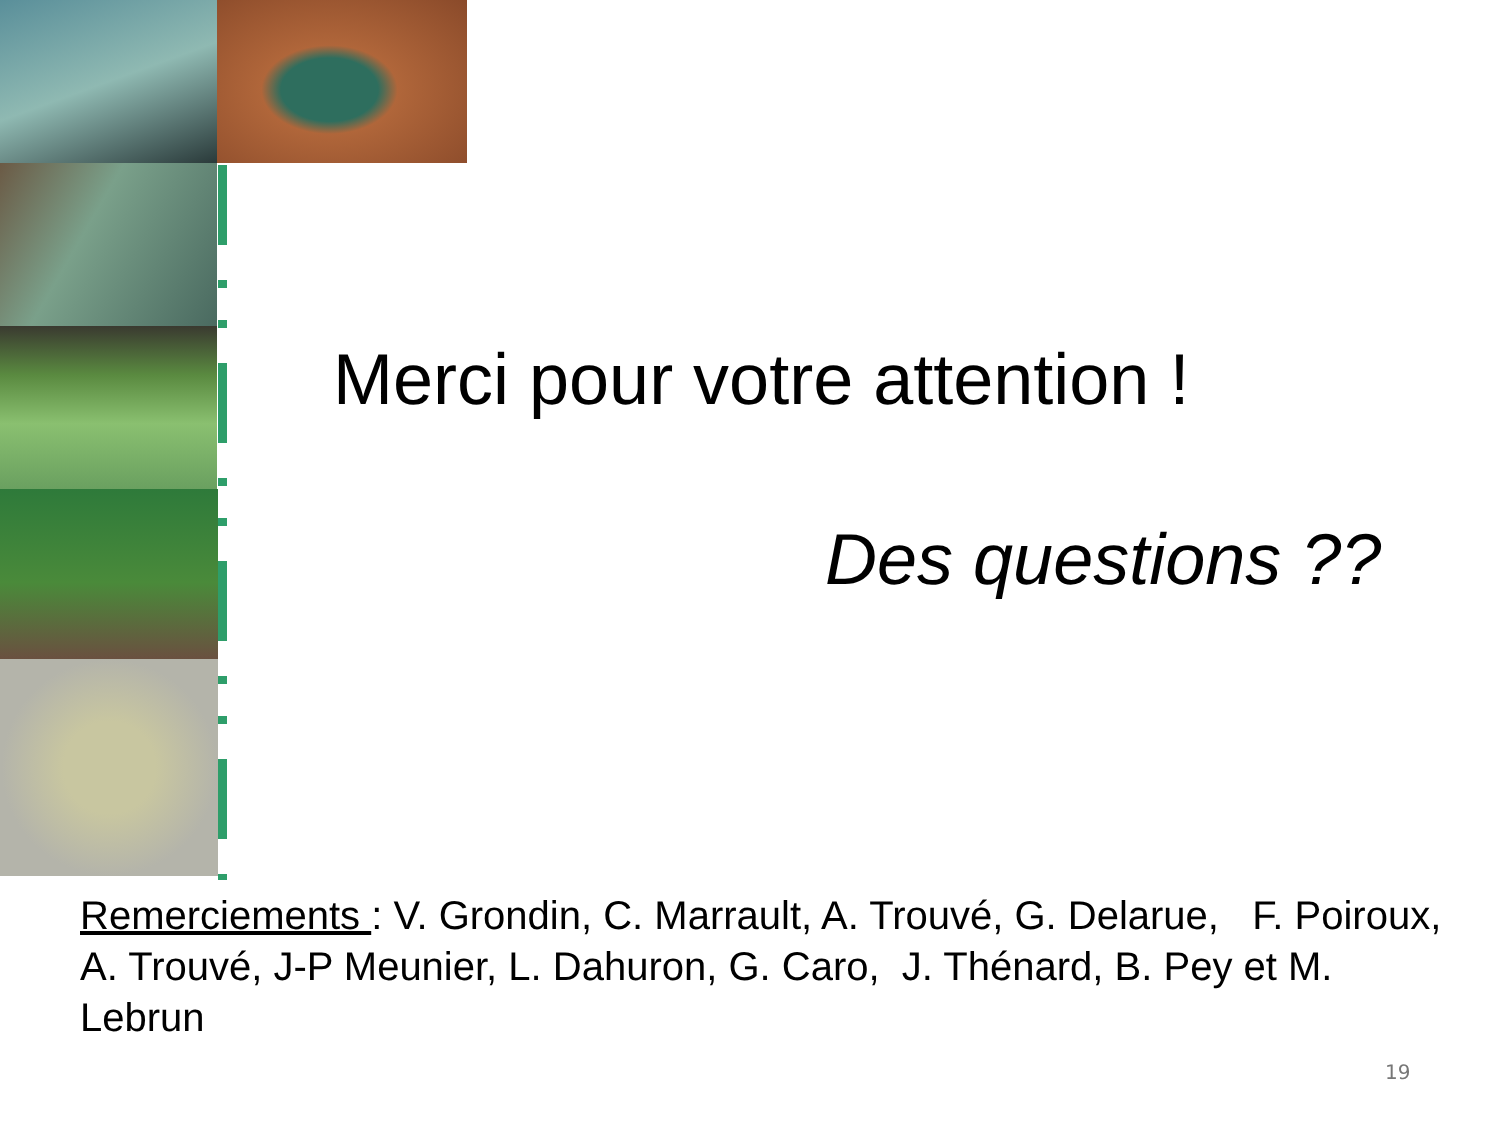Merci pour votre attention !
Des questions ??
Remerciements : V. Grondin, C. Marrault, A. Trouvé, G. Delarue, F. Poiroux, A. Trouvé, J-P Meunier, L. Dahuron, G. Caro, J. Thénard, B. Pey et M. Lebrun
19